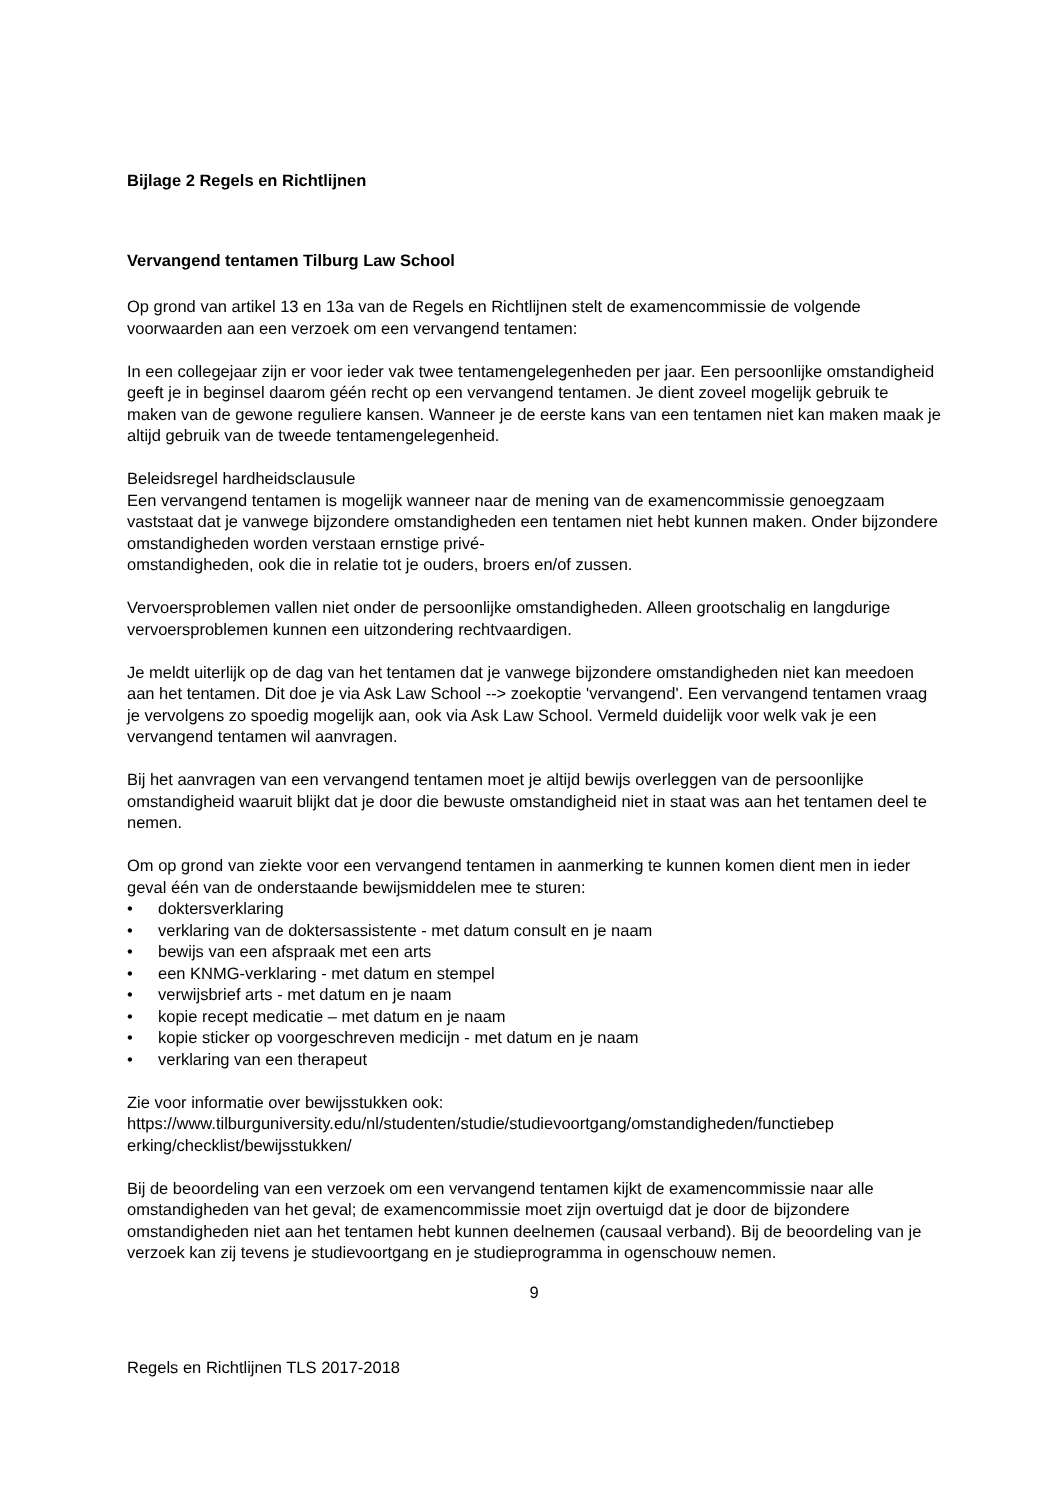Bijlage 2 Regels en Richtlijnen
Vervangend tentamen Tilburg Law School
Op grond van artikel 13 en 13a van de Regels en Richtlijnen stelt de examencommissie de volgende voorwaarden aan een verzoek om een vervangend tentamen:
In een collegejaar zijn er voor ieder vak twee tentamengelegenheden per jaar. Een persoonlijke omstandigheid geeft je in beginsel daarom géén recht op een vervangend tentamen. Je dient zoveel mogelijk gebruik te maken van de gewone reguliere kansen. Wanneer je de eerste kans van een tentamen niet kan maken maak je altijd gebruik van de tweede tentamengelegenheid.
Beleidsregel hardheidsclausule
Een vervangend tentamen is mogelijk wanneer naar de mening van de examencommissie genoegzaam vaststaat dat je vanwege bijzondere omstandigheden een tentamen niet hebt kunnen maken. Onder bijzondere omstandigheden worden verstaan ernstige privé-
omstandigheden, ook die in relatie tot je ouders, broers en/of zussen.
Vervoersproblemen vallen niet onder de persoonlijke omstandigheden. Alleen grootschalig en langdurige vervoersproblemen kunnen een uitzondering rechtvaardigen.
Je meldt uiterlijk op de dag van het tentamen dat je vanwege bijzondere omstandigheden niet kan meedoen aan het tentamen. Dit doe je via Ask Law School --> zoekoptie 'vervangend'. Een vervangend tentamen vraag je vervolgens zo spoedig mogelijk aan, ook via Ask Law School. Vermeld duidelijk voor welk vak je een vervangend tentamen wil aanvragen.
Bij het aanvragen van een vervangend tentamen moet je altijd bewijs overleggen van de persoonlijke omstandigheid waaruit blijkt dat je door die bewuste omstandigheid niet in staat was aan het tentamen deel te nemen.
Om op grond van ziekte voor een vervangend tentamen in aanmerking te kunnen komen dient men in ieder geval één van de onderstaande bewijsmiddelen mee te sturen:
• doktersverklaring
• verklaring van de doktersassistente - met datum consult en je naam
• bewijs van een afspraak met een arts
• een KNMG-verklaring - met datum en stempel
• verwijsbrief arts - met datum en je naam
• kopie recept medicatie – met datum en je naam
• kopie sticker op voorgeschreven medicijn - met datum en je naam
• verklaring van een therapeut
Zie voor informatie over bewijsstukken ook:
https://www.tilburguniversity.edu/nl/studenten/studie/studievoortgang/omstandigheden/functiebep
erking/checklist/bewijsstukken/
Bij de beoordeling van een verzoek om een vervangend tentamen kijkt de examencommissie naar alle omstandigheden van het geval; de examencommissie moet zijn overtuigd dat je door de bijzondere omstandigheden niet aan het tentamen hebt kunnen deelnemen (causaal verband). Bij de beoordeling van je verzoek kan zij tevens je studievoortgang en je studieprogramma in ogenschouw nemen.
9
Regels en Richtlijnen TLS 2017-2018